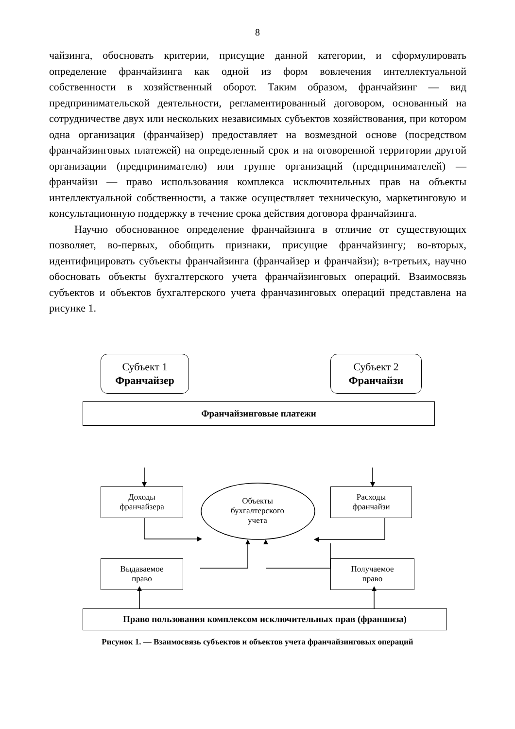8
чайзинга, обосновать критерии, присущие данной категории, и сформулировать определение франчайзинга как одной из форм вовлечения интеллектуальной собственности в хозяйственный оборот. Таким образом, франчайзинг — вид предпринимательской деятельности, регламентированный договором, основанный на сотрудничестве двух или нескольких независимых субъектов хозяйствования, при котором одна организация (франчайзер) предоставляет на возмездной основе (посредством франчайзинговых платежей) на определенный срок и на оговоренной территории другой организации (предпринимателю) или группе организаций (предпринимателей) — франчайзи — право использования комплекса исключительных прав на объекты интеллектуальной собственности, а также осуществляет техническую, маркетинговую и консультационную поддержку в течение срока действия договора франчайзинга.
Научно обоснованное определение франчайзинга в отличие от существующих позволяет, во-первых, обобщить признаки, присущие франчайзингу; во-вторых, идентифицировать субъекты франчайзинга (франчайзер и франчайзи); в-третьих, научно обосновать объекты бухгалтерского учета франчайзинговых операций. Взаимосвязь субъектов и объектов бухгалтерского учета франчазинговых операций представлена на рисунке 1.
Субъект 1
Франчайзер
Субъект 2
Франчайзи
Франчайзинговые платежи
Доходы
франчайзера
Расходы
франчайзи
Объекты
бухгалтерского
учета
Выдаваемое
право
Получаемое
право
Право пользования комплексом исключительных прав (франшиза)
Рисунок 1. — Взаимосвязь субъектов и объектов учета франчайзинговых операций